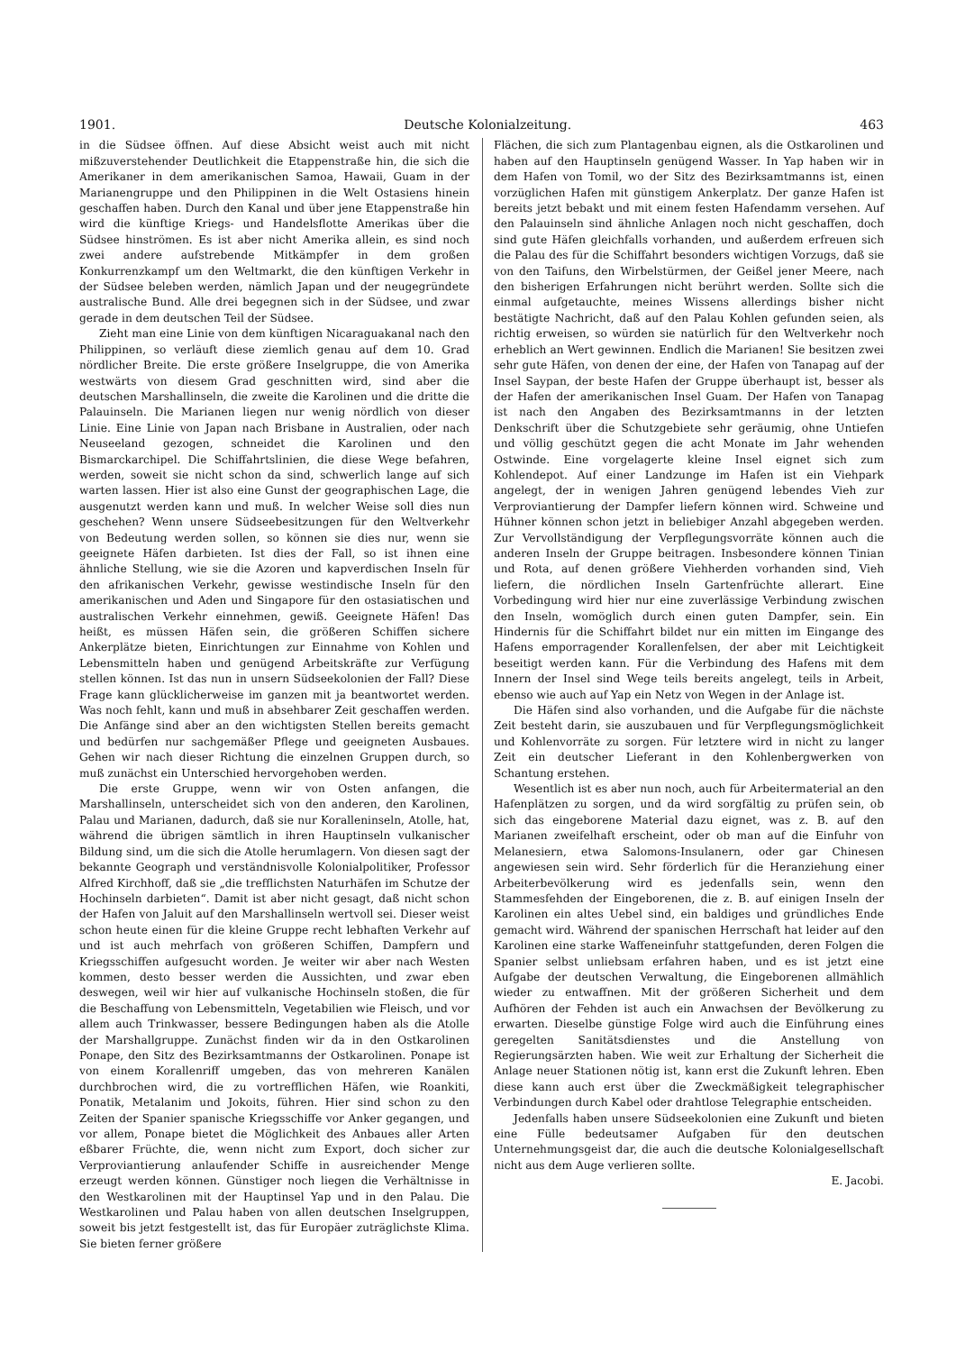1901. Deutsche Kolonialzeitung. 463
in die Südsee öffnen. Auf diese Absicht weist auch mit nicht mißzuverstehender Deutlichkeit die Etappenstraße hin, die sich die Amerikaner in dem amerikanischen Samoa, Hawaii, Guam in der Marianengruppe und den Philippinen in die Welt Ostasiens hinein geschaffen haben. Durch den Kanal und über jene Etappenstraße hin wird die künftige Kriegs- und Handelsflotte Amerikas über die Südsee hinströmen. Es ist aber nicht Amerika allein, es sind noch zwei andere aufstrebende Mitkämpfer in dem großen Konkurrenzkampf um den Weltmarkt, die den künftigen Verkehr in der Südsee beleben werden, nämlich Japan und der neugegründete australische Bund. Alle drei begegnen sich in der Südsee, und zwar gerade in dem deutschen Teil der Südsee.
Zieht man eine Linie von dem künftigen Nicaraguakanal nach den Philippinen, so verläuft diese ziemlich genau auf dem 10. Grad nördlicher Breite. Die erste größere Inselgruppe, die von Amerika westwärts von diesem Grad geschnitten wird, sind aber die deutschen Marshallinseln, die zweite die Karolinen und die dritte die Palauinseln. Die Marianen liegen nur wenig nördlich von dieser Linie. Eine Linie von Japan nach Brisbane in Australien, oder nach Neuseeland gezogen, schneidet die Karolinen und den Bismarckarchipel. Die Schiffahrtslinien, die diese Wege befahren, werden, soweit sie nicht schon da sind, schwerlich lange auf sich warten lassen. Hier ist also eine Gunst der geographischen Lage, die ausgenutzt werden kann und muß. In welcher Weise soll dies nun geschehen? Wenn unsere Südseebesitzungen für den Weltverkehr von Bedeutung werden sollen, so können sie dies nur, wenn sie geeignete Häfen darbieten. Ist dies der Fall, so ist ihnen eine ähnliche Stellung, wie sie die Azoren und kapverdischen Inseln für den afrikanischen Verkehr, gewisse westindische Inseln für den amerikanischen und Aden und Singapore für den ostasiatischen und australischen Verkehr einnehmen, gewiß. Geeignete Häfen! Das heißt, es müssen Häfen sein, die größeren Schiffen sichere Ankerplätze bieten, Einrichtungen zur Einnahme von Kohlen und Lebensmitteln haben und genügend Arbeitskräfte zur Verfügung stellen können. Ist das nun in unsern Südseekolonien der Fall? Diese Frage kann glücklicherweise im ganzen mit ja beantwortet werden. Was noch fehlt, kann und muß in absehbarer Zeit geschaffen werden. Die Anfänge sind aber an den wichtigsten Stellen bereits gemacht und bedürfen nur sachgemäßer Pflege und geeigneten Ausbaues. Gehen wir nach dieser Richtung die einzelnen Gruppen durch, so muß zunächst ein Unterschied hervorgehoben werden.
Die erste Gruppe, wenn wir von Osten anfangen, die Marshallinseln, unterscheidet sich von den anderen, den Karolinen, Palau und Marianen, dadurch, daß sie nur Koralleninseln, Atolle, hat, während die übrigen sämtlich in ihren Hauptinseln vulkanischer Bildung sind, um die sich die Atolle herumlagern. Von diesen sagt der bekannte Geograph und verständnisvolle Kolonialpolitiker, Professor Alfred Kirchhoff, daß sie „die trefflichsten Naturhäfen im Schutze der Hochinseln darbieten“. Damit ist aber nicht gesagt, daß nicht schon der Hafen von Jaluit auf den Marshallinseln wertvoll sei. Dieser weist schon heute einen für die kleine Gruppe recht lebhaften Verkehr auf und ist auch mehrfach von größeren Schiffen, Dampfern und Kriegsschiffen aufgesucht worden. Je weiter wir aber nach Westen kommen, desto besser werden die Aussichten, und zwar eben deswegen, weil wir hier auf vulkanische Hochinseln stoßen, die für die Beschaffung von Lebensmitteln, Vegetabilien wie Fleisch, und vor allem auch Trinkwasser, bessere Bedingungen haben als die Atolle der Marshallgruppe. Zunächst finden wir da in den Ostkarolinen Ponape, den Sitz des Bezirksamtmanns der Ostkarolinen. Ponape ist von einem Korallenriff umgeben, das von mehreren Kanälen durchbrochen wird, die zu vortrefflichen Häfen, wie Roankiti, Ponatik, Metalanim und Jokoits, führen. Hier sind schon zu den Zeiten der Spanier spanische Kriegsschiffe vor Anker gegangen, und vor allem, Ponape bietet die Möglichkeit des Anbaues aller Arten eßbarer Früchte, die, wenn nicht zum Export, doch sicher zur Verproviantierung anlaufender Schiffe in ausreichender Menge erzeugt werden können. Günstiger noch liegen die Verhältnisse in den Westkarolinen mit der Hauptinsel Yap und in den Palau. Die Westkarolinen und Palau haben von allen deutschen Inselgruppen, soweit bis jetzt festgestellt ist, das für Europäer zuträglichste Klima. Sie bieten ferner größere
Flächen, die sich zum Plantagenbau eignen, als die Ostkarolinen und haben auf den Hauptinseln genügend Wasser. In Yap haben wir in dem Hafen von Tomil, wo der Sitz des Bezirksamtmanns ist, einen vorzüglichen Hafen mit günstigem Ankerplatz. Der ganze Hafen ist bereits jetzt bebakt und mit einem festen Hafendamm versehen. Auf den Palauinseln sind ähnliche Anlagen noch nicht geschaffen, doch sind gute Häfen gleichfalls vorhanden, und außerdem erfreuen sich die Palau des für die Schiffahrt besonders wichtigen Vorzugs, daß sie von den Taifuns, den Wirbelstürmen, der Geißel jener Meere, nach den bisherigen Erfahrungen nicht berührt werden. Sollte sich die einmal aufgetauchte, meines Wissens allerdings bisher nicht bestätigte Nachricht, daß auf den Palau Kohlen gefunden seien, als richtig erweisen, so würden sie natürlich für den Weltverkehr noch erheblich an Wert gewinnen. Endlich die Marianen! Sie besitzen zwei sehr gute Häfen, von denen der eine, der Hafen von Tanapag auf der Insel Saypan, der beste Hafen der Gruppe überhaupt ist, besser als der Hafen der amerikanischen Insel Guam. Der Hafen von Tanapag ist nach den Angaben des Bezirksamtmanns in der letzten Denkschrift über die Schutzgebiete sehr geräumig, ohne Untiefen und völlig geschützt gegen die acht Monate im Jahr wehenden Ostwinde. Eine vorgelagerte kleine Insel eignet sich zum Kohlendepot. Auf einer Landzunge im Hafen ist ein Viehpark angelegt, der in wenigen Jahren genügend lebendes Vieh zur Verproviantierung der Dampfer liefern können wird. Schweine und Hühner können schon jetzt in beliebiger Anzahl abgegeben werden. Zur Vervollständigung der Verpflegungsvorräte können auch die anderen Inseln der Gruppe beitragen. Insbesondere können Tinian und Rota, auf denen größere Viehherden vorhanden sind, Vieh liefern, die nördlichen Inseln Gartenfrüchte allerart. Eine Vorbedingung wird hier nur eine zuverlässige Verbindung zwischen den Inseln, womöglich durch einen guten Dampfer, sein. Ein Hindernis für die Schiffahrt bildet nur ein mitten im Eingange des Hafens emporragender Korallenfelsen, der aber mit Leichtigkeit beseitigt werden kann. Für die Verbindung des Hafens mit dem Innern der Insel sind Wege teils bereits angelegt, teils in Arbeit, ebenso wie auch auf Yap ein Netz von Wegen in der Anlage ist.
Die Häfen sind also vorhanden, und die Aufgabe für die nächste Zeit besteht darin, sie auszubauen und für Verpflegungsmöglichkeit und Kohlenvorräte zu sorgen. Für letztere wird in nicht zu langer Zeit ein deutscher Lieferant in den Kohlenbergwerken von Schantung erstehen.
Wesentlich ist es aber nun noch, auch für Arbeitermaterial an den Hafenplätzen zu sorgen, und da wird sorgfältig zu prüfen sein, ob sich das eingeborene Material dazu eignet, was z. B. auf den Marianen zweifelhaft erscheint, oder ob man auf die Einfuhr von Melanesiern, etwa Salomons-Insulanern, oder gar Chinesen angewiesen sein wird. Sehr förderlich für die Heranziehung einer Arbeiterbevölkerung wird es jedenfalls sein, wenn den Stammesfehden der Eingeborenen, die z. B. auf einigen Inseln der Karolinen ein altes Uebel sind, ein baldiges und gründliches Ende gemacht wird. Während der spanischen Herrschaft hat leider auf den Karolinen eine starke Waffeneinfuhr stattgefunden, deren Folgen die Spanier selbst unliebsam erfahren haben, und es ist jetzt eine Aufgabe der deutschen Verwaltung, die Eingeborenen allmählich wieder zu entwaffnen. Mit der größeren Sicherheit und dem Aufhören der Fehden ist auch ein Anwachsen der Bevölkerung zu erwarten. Dieselbe günstige Folge wird auch die Einführung eines geregelten Sanitätsdienstes und die Anstellung von Regierungsärzten haben. Wie weit zur Erhaltung der Sicherheit die Anlage neuer Stationen nötig ist, kann erst die Zukunft lehren. Eben diese kann auch erst über die Zweckmäßigkeit telegraphischer Verbindungen durch Kabel oder drahtlose Telegraphie entscheiden.
Jedenfalls haben unsere Südseekolonien eine Zukunft und bieten eine Fülle bedeutsamer Aufgaben für den deutschen Unternehmungsgeist dar, die auch die deutsche Kolonialgesellschaft nicht aus dem Auge verlieren sollte.
E. Jacobi.